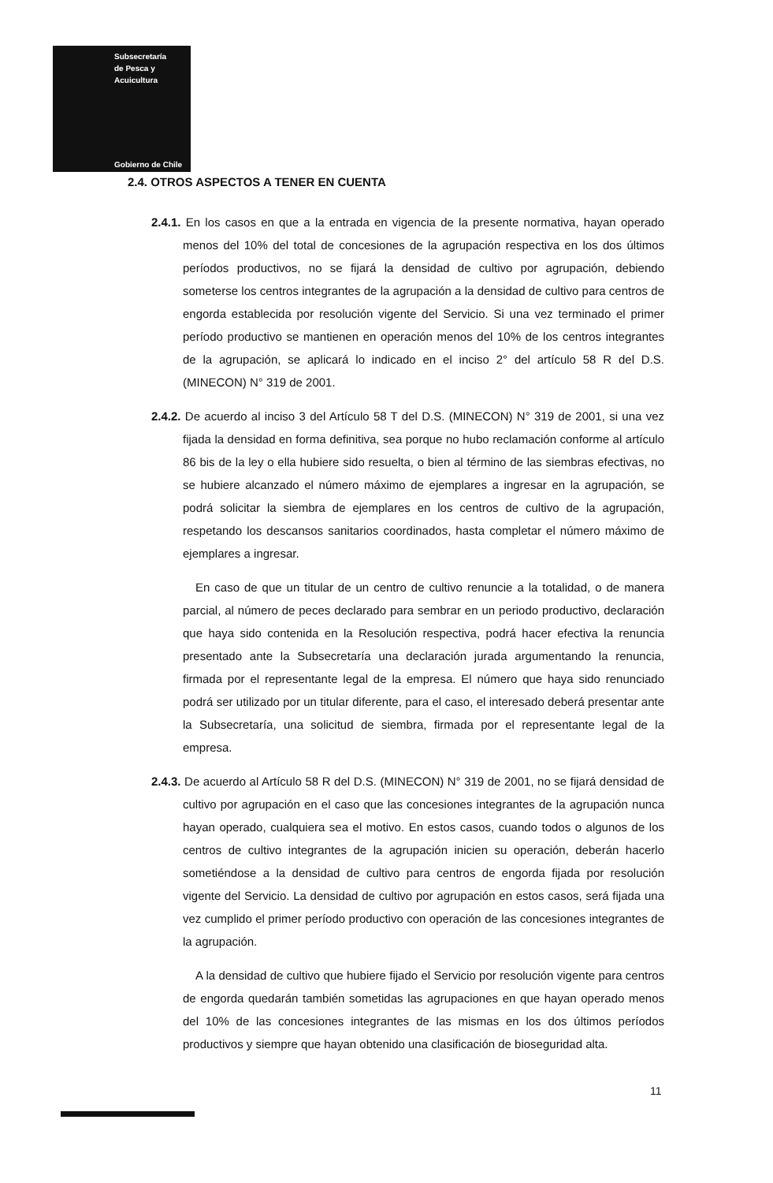Subsecretaría
de Pesca y
Acuicultura
Gobierno de Chile
2.4. OTROS ASPECTOS A TENER EN CUENTA
2.4.1. En los casos en que a la entrada en vigencia de la presente normativa, hayan operado menos del 10% del total de concesiones de la agrupación respectiva en los dos últimos períodos productivos, no se fijará la densidad de cultivo por agrupación, debiendo someterse los centros integrantes de la agrupación a la densidad de cultivo para centros de engorda establecida por resolución vigente del Servicio. Si una vez terminado el primer período productivo se mantienen en operación menos del 10% de los centros integrantes de la agrupación, se aplicará lo indicado en el inciso 2° del artículo 58 R del D.S. (MINECON) N° 319 de 2001.
2.4.2. De acuerdo al inciso 3 del Artículo 58 T del D.S. (MINECON) N° 319 de 2001, si una vez fijada la densidad en forma definitiva, sea porque no hubo reclamación conforme al artículo 86 bis de la ley o ella hubiere sido resuelta, o bien al término de las siembras efectivas, no se hubiere alcanzado el número máximo de ejemplares a ingresar en la agrupación, se podrá solicitar la siembra de ejemplares en los centros de cultivo de la agrupación, respetando los descansos sanitarios coordinados, hasta completar el número máximo de ejemplares a ingresar.
En caso de que un titular de un centro de cultivo renuncie a la totalidad, o de manera parcial, al número de peces declarado para sembrar en un periodo productivo, declaración que haya sido contenida en la Resolución respectiva, podrá hacer efectiva la renuncia presentado ante la Subsecretaría una declaración jurada argumentando la renuncia, firmada por el representante legal de la empresa. El número que haya sido renunciado podrá ser utilizado por un titular diferente, para el caso, el interesado deberá presentar ante la Subsecretaría, una solicitud de siembra, firmada por el representante legal de la empresa.
2.4.3. De acuerdo al Artículo 58 R del D.S. (MINECON) N° 319 de 2001, no se fijará densidad de cultivo por agrupación en el caso que las concesiones integrantes de la agrupación nunca hayan operado, cualquiera sea el motivo. En estos casos, cuando todos o algunos de los centros de cultivo integrantes de la agrupación inicien su operación, deberán hacerlo sometiéndose a la densidad de cultivo para centros de engorda fijada por resolución vigente del Servicio. La densidad de cultivo por agrupación en estos casos, será fijada una vez cumplido el primer período productivo con operación de las concesiones integrantes de la agrupación.
A la densidad de cultivo que hubiere fijado el Servicio por resolución vigente para centros de engorda quedarán también sometidas las agrupaciones en que hayan operado menos del 10% de las concesiones integrantes de las mismas en los dos últimos períodos productivos y siempre que hayan obtenido una clasificación de bioseguridad alta.
11